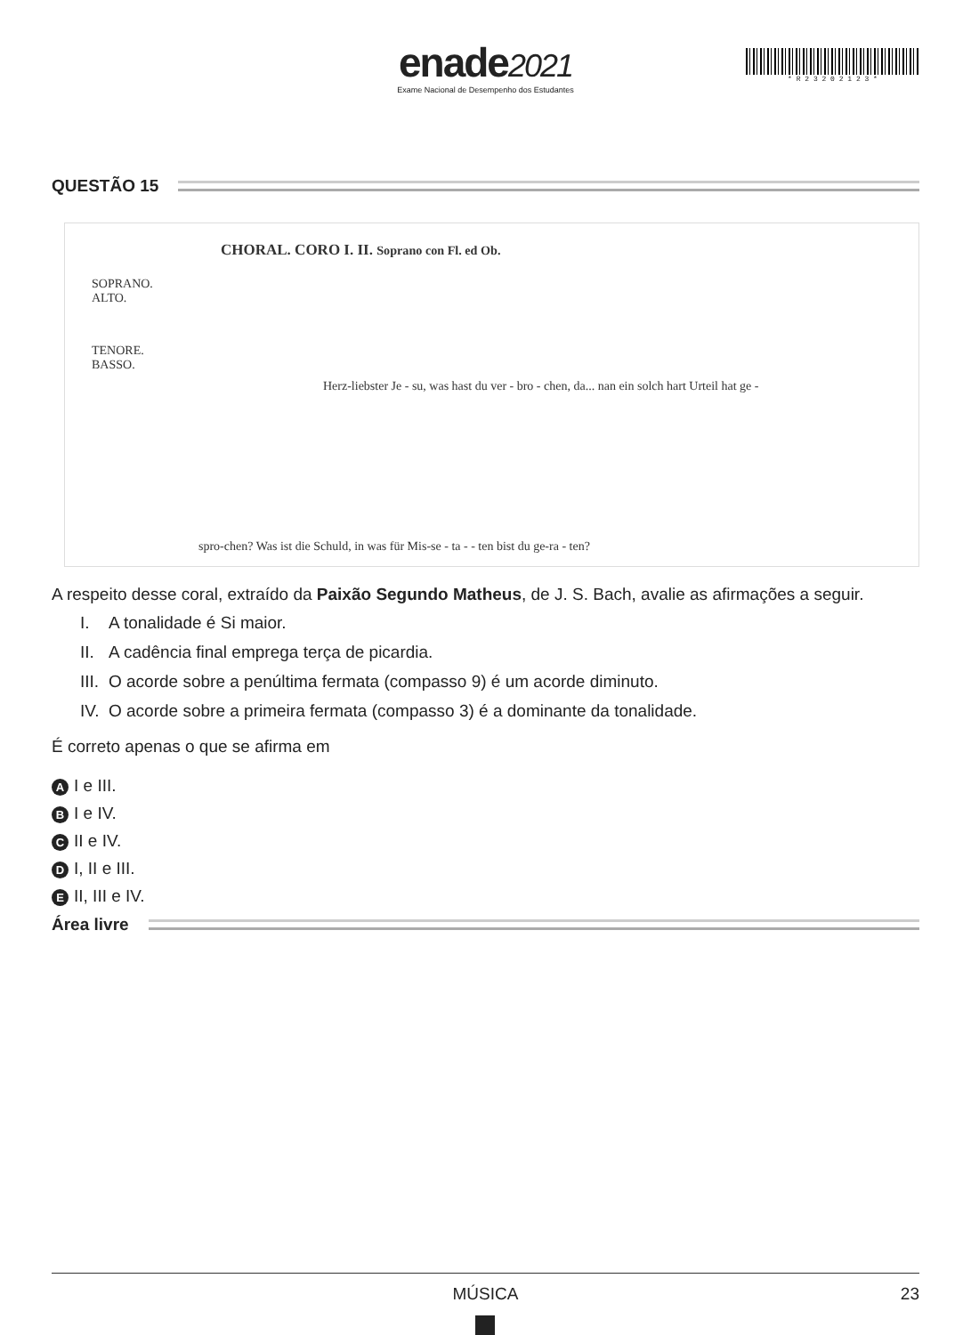enade2021
Exame Nacional de Desempenho dos Estudantes
* R 2 3 2 0 2 1 2 3 *
QUESTÃO 15
CHORAL. CORO I. II. Soprano con Fl. ed Ob.
SOPRANO.
ALTO.
TENORE.
BASSO.
Herz-liebster Je - su, was hast du ver - bro - chen, da... nan ein solch hart Urteil hat ge -
spro-chen? Was ist die Schuld, in was für Mis-se - ta - - ten bist du ge-ra - ten?
A respeito desse coral, extraído da Paixão Segundo Matheus, de J. S. Bach, avalie as afirmações a seguir.
I. A tonalidade é Si maior.
II. A cadência final emprega terça de picardia.
III. O acorde sobre a penúltima fermata (compasso 9) é um acorde diminuto.
IV. O acorde sobre a primeira fermata (compasso 3) é a dominante da tonalidade.
É correto apenas o que se afirma em
A I e III.
B I e IV.
C II e IV.
D I, II e III.
E II, III e IV.
Área livre
MÚSICA 23